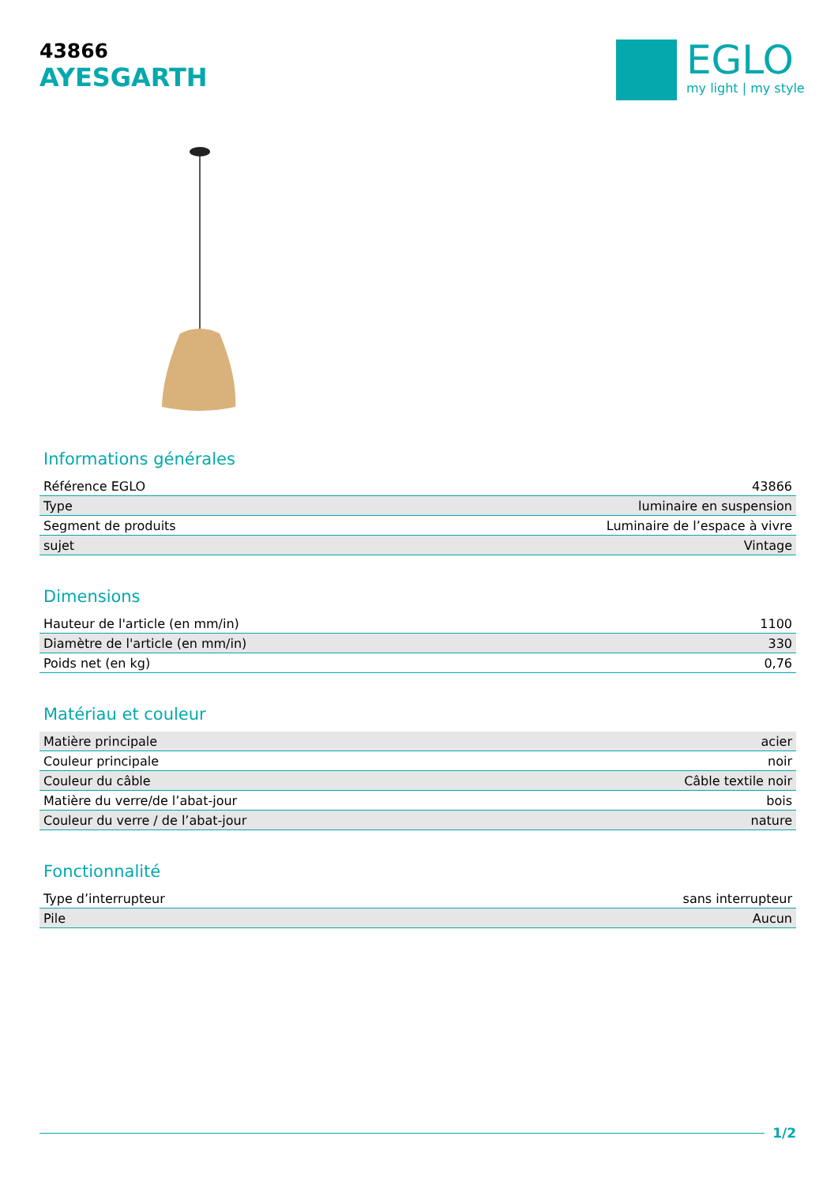43866
AYESGARTH
EGLO
my light | my style
Informations générales
| Référence EGLO | 43866 |
| Type | luminaire en suspension |
| Segment de produits | Luminaire de l’espace à vivre |
| sujet | Vintage |
Dimensions
| Hauteur de l'article (en mm/in) | 1100 |
| Diamètre de l'article (en mm/in) | 330 |
| Poids net (en kg) | 0,76 |
Matériau et couleur
| Matière principale | acier |
| Couleur principale | noir |
| Couleur du câble | Câble textile noir |
| Matière du verre/de l’abat-jour | bois |
| Couleur du verre / de l’abat-jour | nature |
Fonctionnalité
| Type d’interrupteur | sans interrupteur |
| Pile | Aucun |
1/2